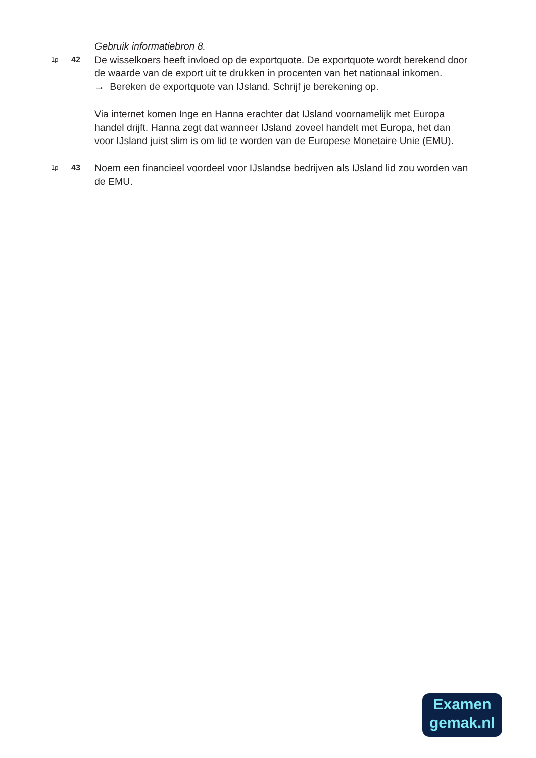Gebruik informatiebron 8.
1p
42
De wisselkoers heeft invloed op de exportquote. De exportquote wordt berekend door de waarde van de export uit te drukken in procenten van het nationaal inkomen.
→ Bereken de exportquote van IJsland. Schrijf je berekening op.
Via internet komen Inge en Hanna erachter dat IJsland voornamelijk met Europa handel drijft. Hanna zegt dat wanneer IJsland zoveel handelt met Europa, het dan voor IJsland juist slim is om lid te worden van de Europese Monetaire Unie (EMU).
1p
43
Noem een financieel voordeel voor IJslandse bedrijven als IJsland lid zou worden van de EMU.
Examen
gemak.nl